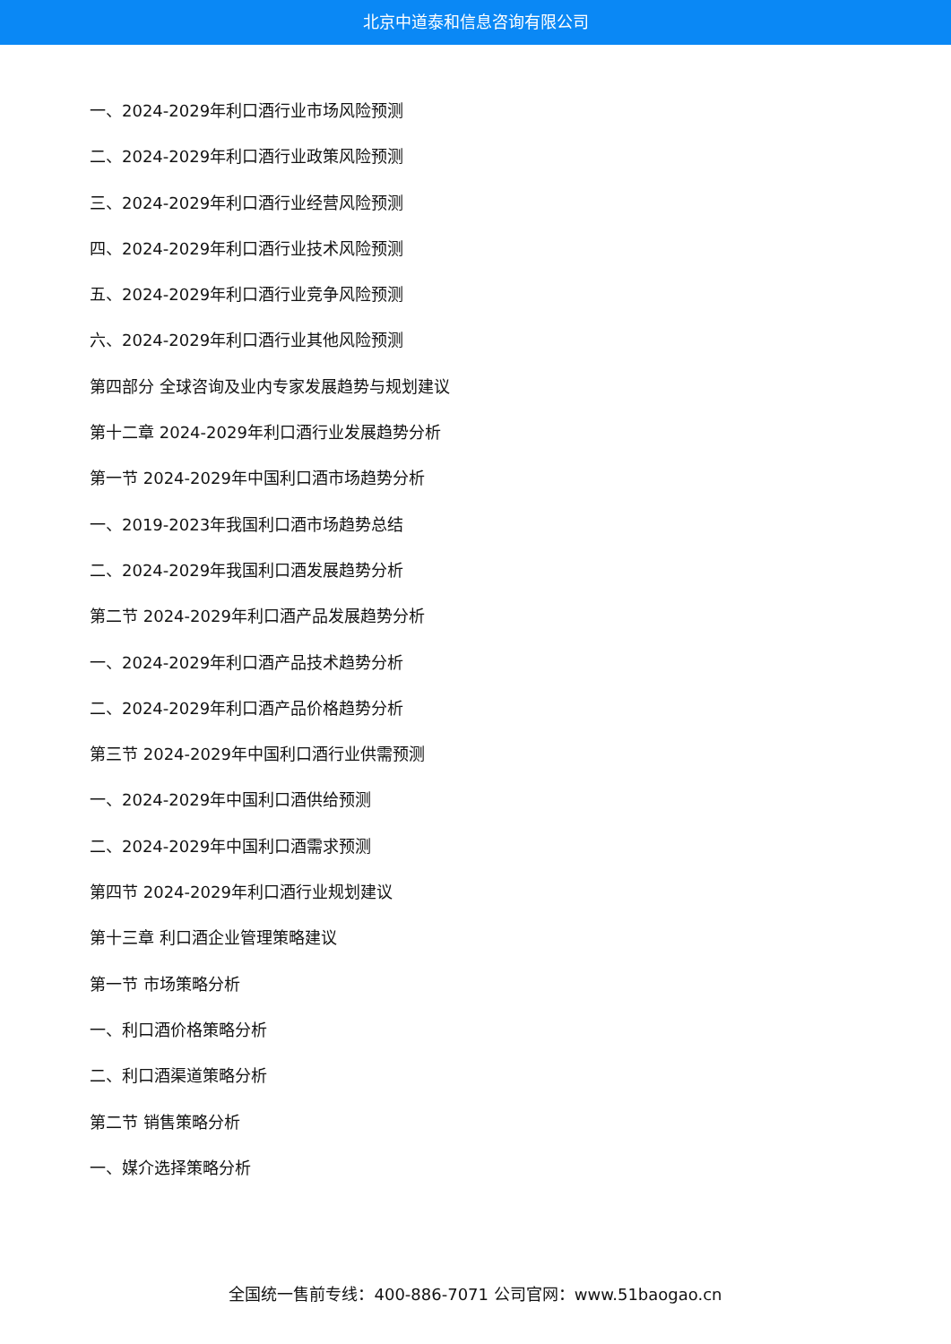北京中道泰和信息咨询有限公司
一、2024-2029年利口酒行业市场风险预测
二、2024-2029年利口酒行业政策风险预测
三、2024-2029年利口酒行业经营风险预测
四、2024-2029年利口酒行业技术风险预测
五、2024-2029年利口酒行业竞争风险预测
六、2024-2029年利口酒行业其他风险预测
第四部分 全球咨询及业内专家发展趋势与规划建议
第十二章 2024-2029年利口酒行业发展趋势分析
第一节 2024-2029年中国利口酒市场趋势分析
一、2019-2023年我国利口酒市场趋势总结
二、2024-2029年我国利口酒发展趋势分析
第二节 2024-2029年利口酒产品发展趋势分析
一、2024-2029年利口酒产品技术趋势分析
二、2024-2029年利口酒产品价格趋势分析
第三节 2024-2029年中国利口酒行业供需预测
一、2024-2029年中国利口酒供给预测
二、2024-2029年中国利口酒需求预测
第四节 2024-2029年利口酒行业规划建议
第十三章 利口酒企业管理策略建议
第一节 市场策略分析
一、利口酒价格策略分析
二、利口酒渠道策略分析
第二节 销售策略分析
一、媒介选择策略分析
全国统一售前专线：400-886-7071 公司官网：www.51baogao.cn